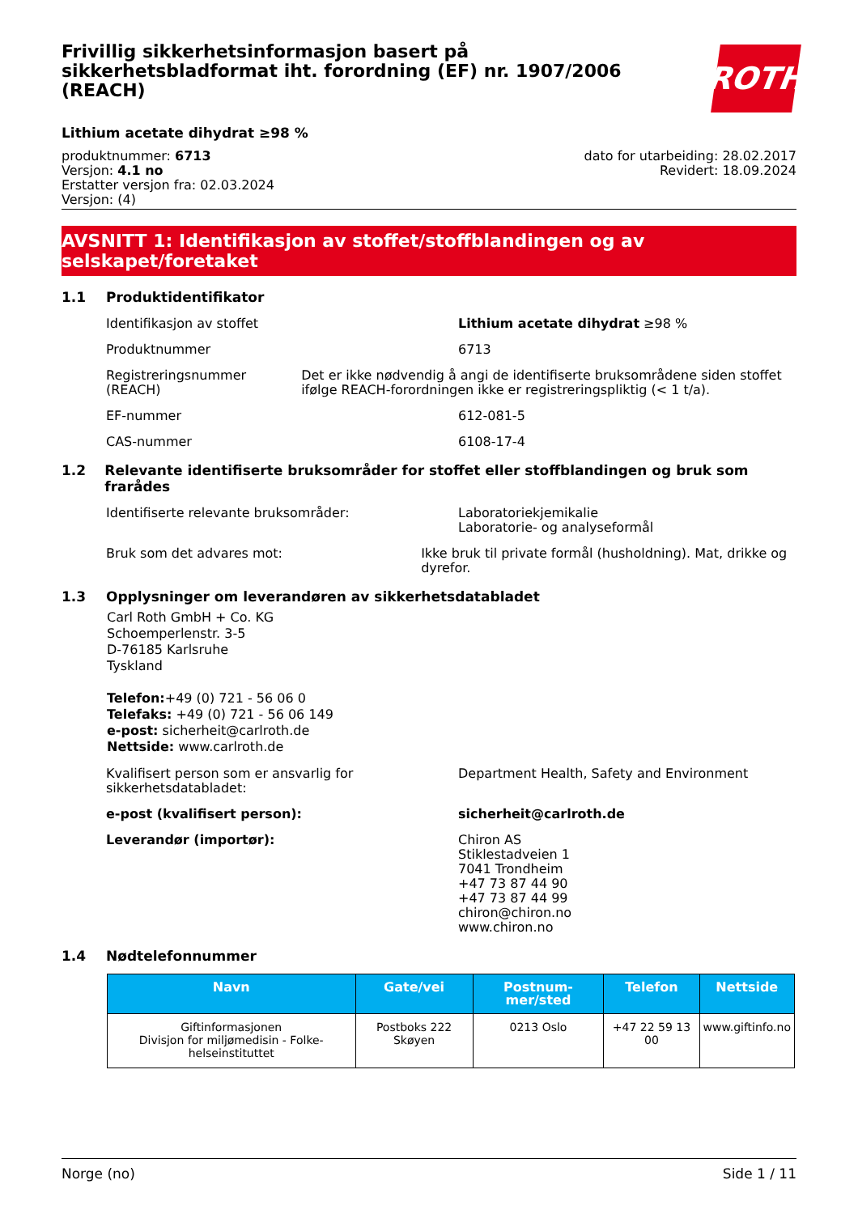Frivillig sikkerhetsinformasjon basert på sikkerhetsbladformat iht. forordning (EF) nr. 1907/2006 (REACH)
ROTH
Lithium acetate dihydrat ≥98 %
produktnummer: 6713
Versjon: 4.1 no
Erstatter versjon fra: 02.03.2024
Versjon: (4)
dato for utarbeiding: 28.02.2017
Revidert: 18.09.2024
AVSNITT 1: Identifikasjon av stoffet/stoffblandingen og av selskapet/foretaket
1.1 Produktidentifikator
Identifikasjon av stoffet Lithium acetate dihydrat ≥98 %
Produktnummer 6713
Registreringsnummer (REACH) Det er ikke nødvendig å angi de identifiserte bruksområdene siden stoffet ifølge REACH-forordningen ikke er registreringspliktig (< 1 t/a).
EF-nummer 612-081-5
CAS-nummer 6108-17-4
1.2 Relevante identifiserte bruksområder for stoffet eller stoffblandingen og bruk som frarådes
Identifiserte relevante bruksområder: Laboratoriekjemikalie
Laboratorie- og analyseformål
Bruk som det advares mot: Ikke bruk til private formål (husholdning). Mat, drikke og dyrefor.
1.3 Opplysninger om leverandøren av sikkerhetsdatabladet
Carl Roth GmbH + Co. KG
Schoemperlenstr. 3-5
D-76185 Karlsruhe
Tyskland
Telefon:+49 (0) 721 - 56 06 0
Telefaks: +49 (0) 721 - 56 06 149
e-post: sicherheit@carlroth.de
Nettside: www.carlroth.de
Kvalifisert person som er ansvarlig for sikkerhetsdatabladet:
Department Health, Safety and Environment
e-post (kvalifisert person): sicherheit@carlroth.de
Leverandør (importør): Chiron AS
Stiklestadveien 1
7041 Trondheim
+47 73 87 44 90
+47 73 87 44 99
chiron@chiron.no
www.chiron.no
1.4 Nødtelefonnummer
| Navn | Gate/vei | Postnum-mer/sted | Telefon | Nettside |
| --- | --- | --- | --- | --- |
| Giftinformasjonen Divisjon for miljømedisin - Folke-helseinstituttet | Postboks 222 Skøyen | 0213 Oslo | +47 22 59 13 00 | www.giftinfo.no |
Norge (no) Side 1 / 11